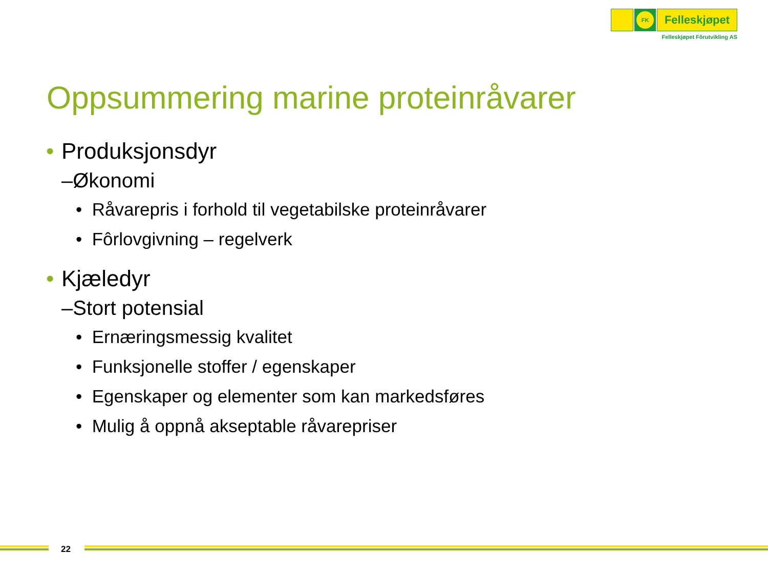FK
Felleskjøpet
Felleskjøpet Fôrutvikling AS
Oppsummering marine proteinråvarer
• Produksjonsdyr
–Økonomi
• Råvarepris i forhold til vegetabilske proteinråvarer
• Fôrlovgivning – regelverk
• Kjæledyr
–Stort potensial
• Ernæringsmessig kvalitet
• Funksjonelle stoffer / egenskaper
• Egenskaper og elementer som kan markedsføres
• Mulig å oppnå akseptable råvarepriser
22